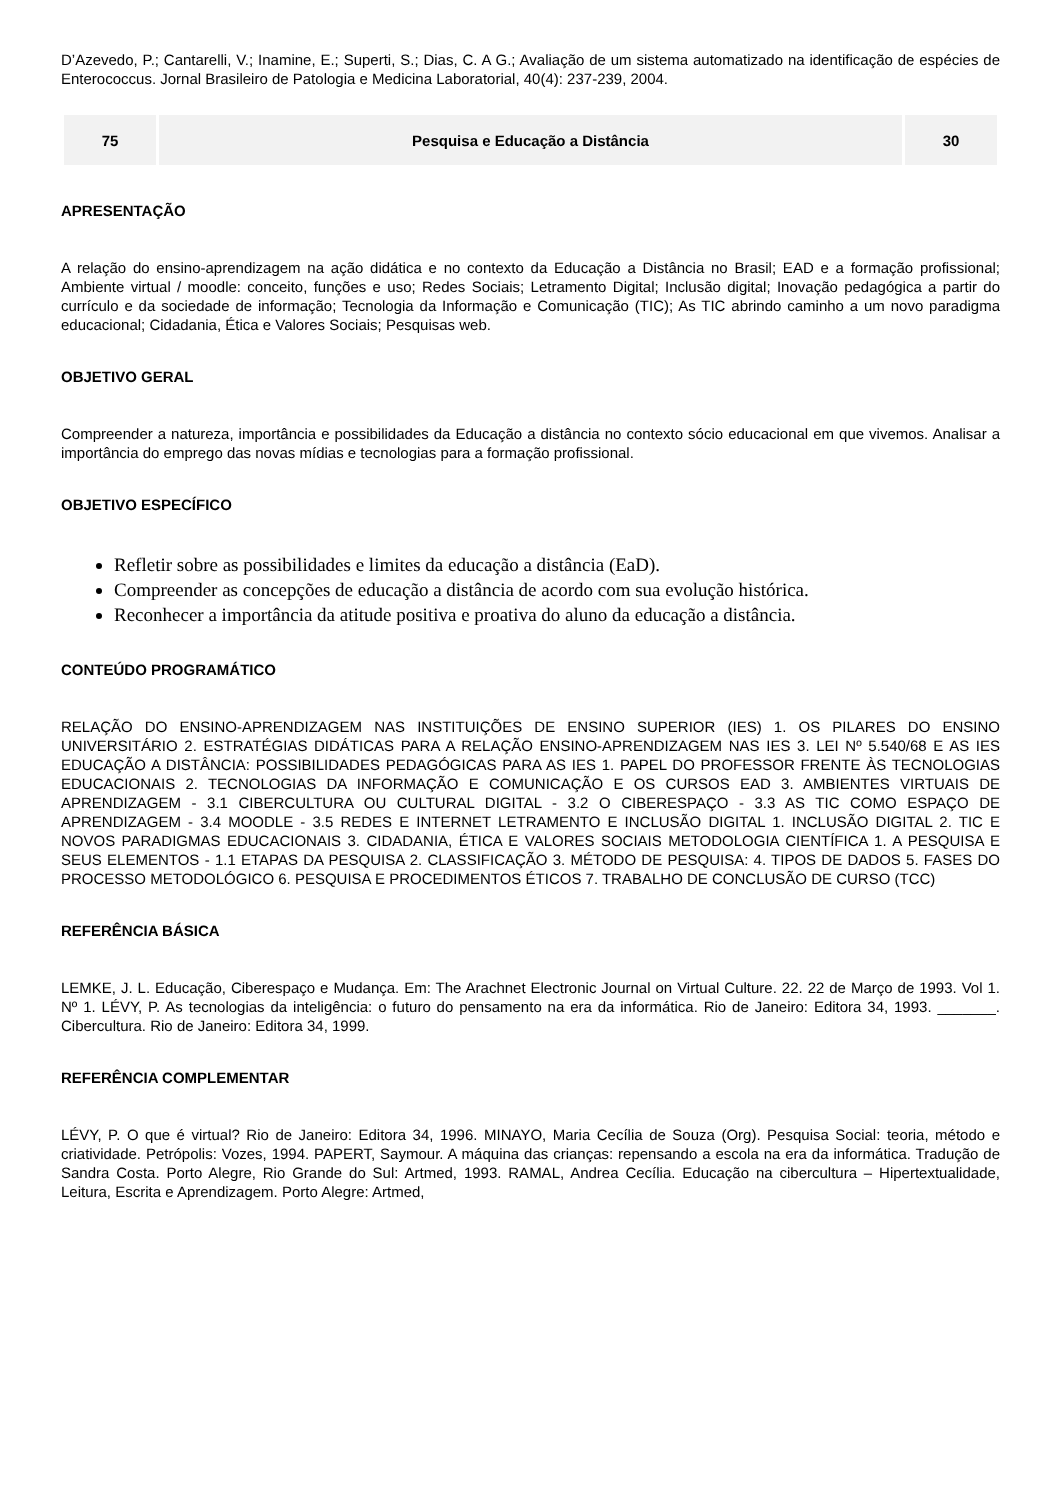D’Azevedo, P.; Cantarelli, V.; Inamine, E.; Superti, S.; Dias, C. A G.; Avaliação de um sistema automatizado na identificação de espécies de Enterococcus. Jornal Brasileiro de Patologia e Medicina Laboratorial, 40(4): 237-239, 2004.
| 75 | Pesquisa e Educação a Distância | 30 |
APRESENTAÇÃO
A relação do ensino-aprendizagem na ação didática e no contexto da Educação a Distância no Brasil; EAD e a formação profissional; Ambiente virtual / moodle: conceito, funções e uso; Redes Sociais; Letramento Digital; Inclusão digital; Inovação pedagógica a partir do currículo e da sociedade de informação; Tecnologia da Informação e Comunicação (TIC); As TIC abrindo caminho a um novo paradigma educacional; Cidadania, Ética e Valores Sociais; Pesquisas web.
OBJETIVO GERAL
Compreender a natureza, importância e possibilidades da Educação a distância no contexto sócio educacional em que vivemos. Analisar a importância do emprego das novas mídias e tecnologias para a formação profissional.
OBJETIVO ESPECÍFICO
Refletir sobre as possibilidades e limites da educação a distância (EaD).
Compreender as concepções de educação a distância de acordo com sua evolução histórica.
Reconhecer a importância da atitude positiva e proativa do aluno da educação a distância.
CONTEÚDO PROGRAMÁTICO
RELAÇÃO DO ENSINO-APRENDIZAGEM NAS INSTITUIÇÕES DE ENSINO SUPERIOR (IES) 1. OS PILARES DO ENSINO UNIVERSITÁRIO 2. ESTRATÉGIAS DIDÁTICAS PARA A RELAÇÃO ENSINO-APRENDIZAGEM NAS IES 3. LEI Nº 5.540/68 E AS IES EDUCAÇÃO A DISTÂNCIA: POSSIBILIDADES PEDAGÓGICAS PARA AS IES 1. PAPEL DO PROFESSOR FRENTE ÀS TECNOLOGIAS EDUCACIONAIS 2. TECNOLOGIAS DA INFORMAÇÃO E COMUNICAÇÃO E OS CURSOS EAD 3. AMBIENTES VIRTUAIS DE APRENDIZAGEM - 3.1 CIBERCULTURA OU CULTURAL DIGITAL - 3.2 O CIBERESPAÇO - 3.3 AS TIC COMO ESPAÇO DE APRENDIZAGEM - 3.4 MOODLE - 3.5 REDES E INTERNET LETRAMENTO E INCLUSÃO DIGITAL 1. INCLUSÃO DIGITAL 2. TIC E NOVOS PARADIGMAS EDUCACIONAIS 3. CIDADANIA, ÉTICA E VALORES SOCIAIS METODOLOGIA CIENTÍFICA 1. A PESQUISA E SEUS ELEMENTOS - 1.1 ETAPAS DA PESQUISA 2. CLASSIFICAÇÃO 3. MÉTODO DE PESQUISA: 4. TIPOS DE DADOS 5. FASES DO PROCESSO METODOLÓGICO 6. PESQUISA E PROCEDIMENTOS ÉTICOS 7. TRABALHO DE CONCLUSÃO DE CURSO (TCC)
REFERÊNCIA BÁSICA
LEMKE, J. L. Educação, Ciberespaço e Mudança. Em: The Arachnet Electronic Journal on Virtual Culture. 22. 22 de Março de 1993. Vol 1. Nº 1. LÉVY, P. As tecnologias da inteligência: o futuro do pensamento na era da informática. Rio de Janeiro: Editora 34, 1993. _______. Cibercultura. Rio de Janeiro: Editora 34, 1999.
REFERÊNCIA COMPLEMENTAR
LÉVY, P. O que é virtual? Rio de Janeiro: Editora 34, 1996. MINAYO, Maria Cecília de Souza (Org). Pesquisa Social: teoria, método e criatividade. Petrópolis: Vozes, 1994. PAPERT, Saymour. A máquina das crianças: repensando a escola na era da informática. Tradução de Sandra Costa. Porto Alegre, Rio Grande do Sul: Artmed, 1993. RAMAL, Andrea Cecília. Educação na cibercultura – Hipertextualidade, Leitura, Escrita e Aprendizagem. Porto Alegre: Artmed,